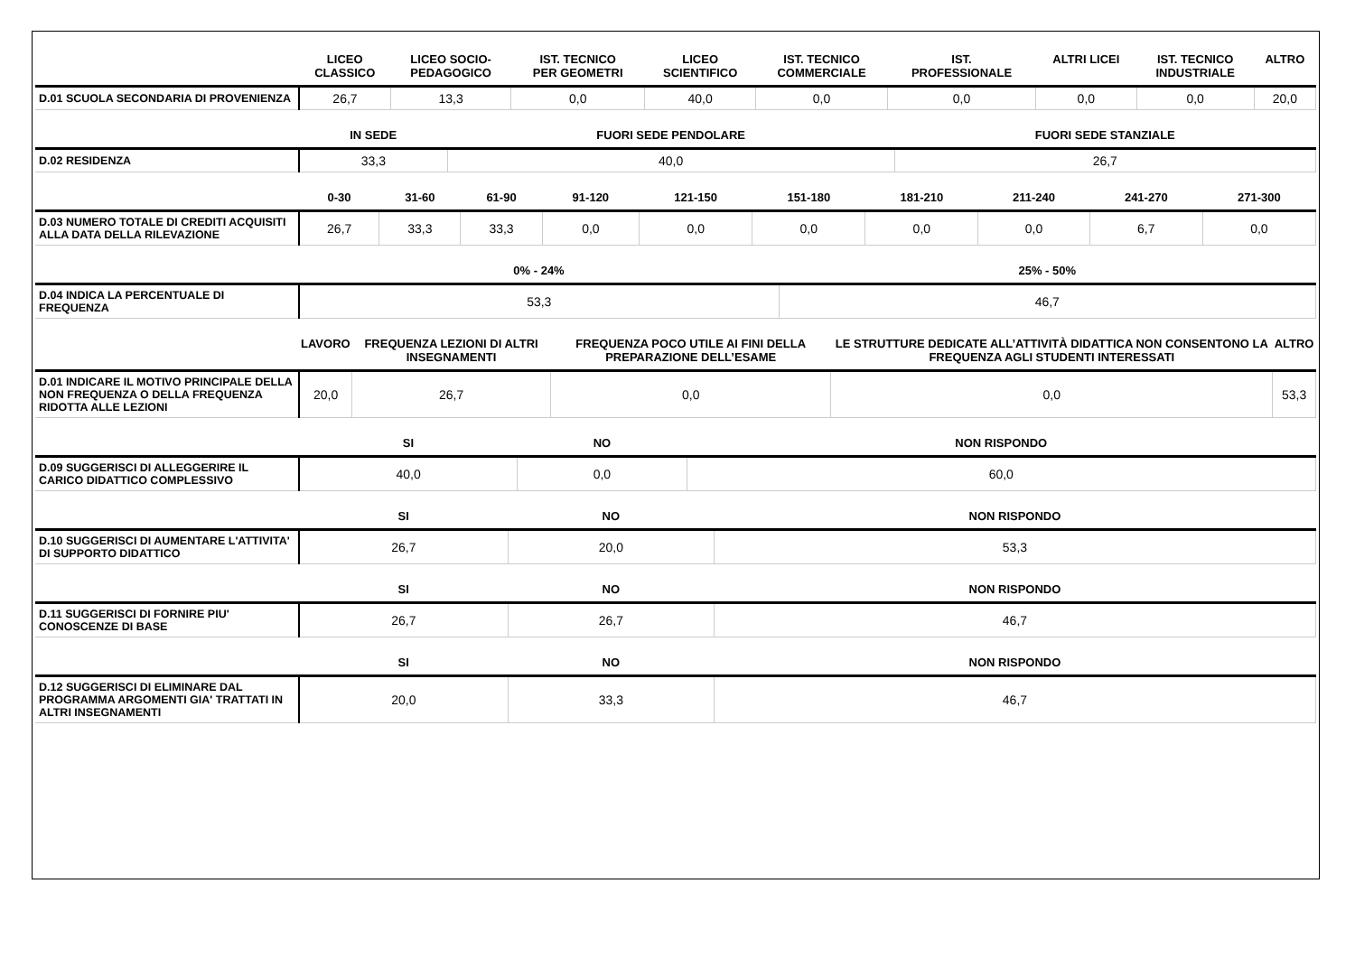| | LICEO CLASSICO | LICEO SOCIO- PEDAGOGICO | IST. TECNICO PER GEOMETRI | LICEO SCIENTIFICO | IST. TECNICO COMMERCIALE | IST. PROFESSIONALE | ALTRI LICEI | IST. TECNICO INDUSTRIALE | ALTRO |
| --- | --- | --- | --- | --- | --- | --- | --- | --- | --- |
| D.01 SCUOLA SECONDARIA DI PROVENIENZA | 26,7 | 13,3 | 0,0 | 40,0 | 0,0 | 0,0 | 0,0 | 0,0 | 20,0 |
| | IN SEDE | FUORI SEDE PENDOLARE | FUORI SEDE STANZIALE |
| --- | --- | --- | --- |
| D.02 RESIDENZA | 33,3 | 40,0 | 26,7 |
| | 0-30 | 31-60 | 61-90 | 91-120 | 121-150 | 151-180 | 181-210 | 211-240 | 241-270 | 271-300 |
| --- | --- | --- | --- | --- | --- | --- | --- | --- | --- | --- |
| D.03 NUMERO TOTALE DI CREDITI ACQUISITI ALLA DATA DELLA RILEVAZIONE | 26,7 | 33,3 | 33,3 | 0,0 | 0,0 | 0,0 | 0,0 | 0,0 | 6,7 | 0,0 |
| | 0% - 24% | 25% - 50% |
| --- | --- | --- |
| D.04 INDICA LA PERCENTUALE DI FREQUENZA | 53,3 | 46,7 |
| | LAVORO | FREQUENZA LEZIONI DI ALTRI INSEGNAMENTI | FREQUENZA POCO UTILE AI FINI DELLA PREPARAZIONE DELL’ESAME | LE STRUTTURE DEDICATE ALL’ATTIVITÀ DIDATTICA NON CONSENTONO LA FREQUENZA AGLI STUDENTI INTERESSATI | ALTRO |
| --- | --- | --- | --- | --- | --- |
| D.01 INDICARE IL MOTIVO PRINCIPALE DELLA NON FREQUENZA O DELLA FREQUENZA RIDOTTA ALLE LEZIONI | 20,0 | 26,7 | 0,0 | 0,0 | 53,3 |
| | SI | NO | NON RISPONDO |
| --- | --- | --- | --- |
| D.09 SUGGERISCI DI ALLEGGERIRE IL CARICO DIDATTICO COMPLESSIVO | 40,0 | 0,0 | 60,0 |
| | SI | NO | NON RISPONDO |
| --- | --- | --- | --- |
| D.10 SUGGERISCI DI AUMENTARE L'ATTIVITA' DI SUPPORTO DIDATTICO | 26,7 | 20,0 | 53,3 |
| | SI | NO | NON RISPONDO |
| --- | --- | --- | --- |
| D.11 SUGGERISCI DI FORNIRE PIU' CONOSCENZE DI BASE | 26,7 | 26,7 | 46,7 |
| | SI | NO | NON RISPONDO |
| --- | --- | --- | --- |
| D.12 SUGGERISCI DI ELIMINARE DAL PROGRAMMA ARGOMENTI GIA' TRATTATI IN ALTRI INSEGNAMENTI | 20,0 | 33,3 | 46,7 |